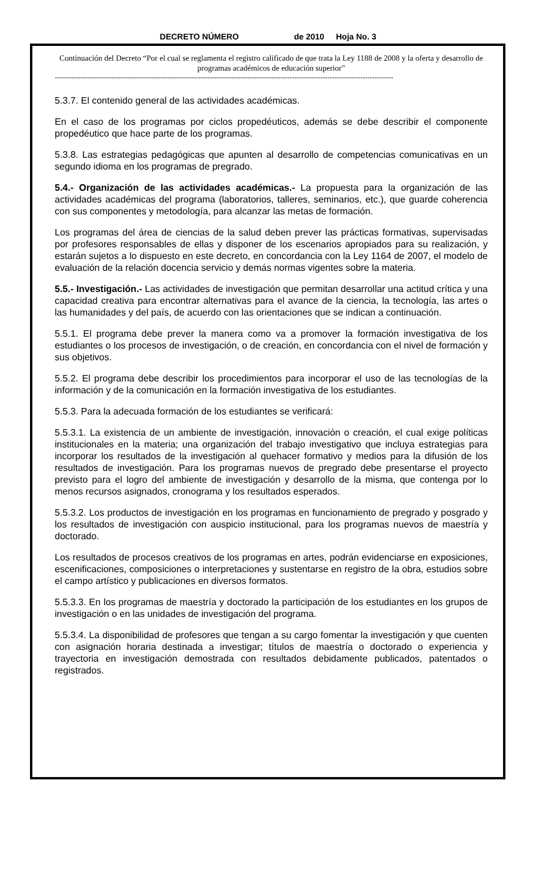DECRETO NÚMERO de 2010 Hoja No. 3
Continuación del Decreto “Por el cual se reglamenta el registro calificado de que trata la Ley 1188 de 2008 y la oferta y desarrollo de programas académicos de educación superior”
------------------------------------------------------------------------------------------------------------------------------------------------
5.3.7. El contenido general de las actividades académicas.
En el caso de los programas por ciclos propedéuticos, además se debe describir el componente propedéutico que hace parte de los programas.
5.3.8. Las estrategias pedagógicas que apunten al desarrollo de competencias comunicativas en un segundo idioma en los programas de pregrado.
5.4.- Organización de las actividades académicas.- La propuesta para la organización de las actividades académicas del programa (laboratorios, talleres, seminarios, etc.), que guarde coherencia con sus componentes y metodología, para alcanzar las metas de formación.
Los programas del área de ciencias de la salud deben prever las prácticas formativas, supervisadas por profesores responsables de ellas y disponer de los escenarios apropiados para su realización, y estarán sujetos a lo dispuesto en este decreto, en concordancia con la Ley 1164 de 2007, el modelo de evaluación de la relación docencia servicio y demás normas vigentes sobre la materia.
5.5.- Investigación.- Las actividades de investigación que permitan desarrollar una actitud crítica y una capacidad creativa para encontrar alternativas para el avance de la ciencia, la tecnología, las artes o las humanidades y del país, de acuerdo con las orientaciones que se indican a continuación.
5.5.1. El programa debe prever la manera como va a promover la formación investigativa de los estudiantes o los procesos de investigación, o de creación, en concordancia con el nivel de formación y sus objetivos.
5.5.2. El programa debe describir los procedimientos para incorporar el uso de las tecnologías de la información y de la comunicación en la formación investigativa de los estudiantes.
5.5.3. Para la adecuada formación de los estudiantes se verificará:
5.5.3.1. La existencia de un ambiente de investigación, innovación o creación, el cual exige políticas institucionales en la materia; una organización del trabajo investigativo que incluya estrategias para incorporar los resultados de la investigación al quehacer formativo y medios para la difusión de los resultados de investigación. Para los programas nuevos de pregrado debe presentarse el proyecto previsto para el logro del ambiente de investigación y desarrollo de la misma, que contenga por lo menos recursos asignados, cronograma y los resultados esperados.
5.5.3.2. Los productos de investigación en los programas en funcionamiento de pregrado y posgrado y los resultados de investigación con auspicio institucional, para los programas nuevos de maestría y doctorado.
Los resultados de procesos creativos de los programas en artes, podrán evidenciarse en exposiciones, escenificaciones, composiciones o interpretaciones y sustentarse en registro de la obra, estudios sobre el campo artístico y publicaciones en diversos formatos.
5.5.3.3. En los programas de maestría y doctorado la participación de los estudiantes en los grupos de investigación o en las unidades de investigación del programa.
5.5.3.4. La disponibilidad de profesores que tengan a su cargo fomentar la investigación y que cuenten con asignación horaria destinada a investigar; títulos de maestría o doctorado o experiencia y trayectoria en investigación demostrada con resultados debidamente publicados, patentados o registrados.